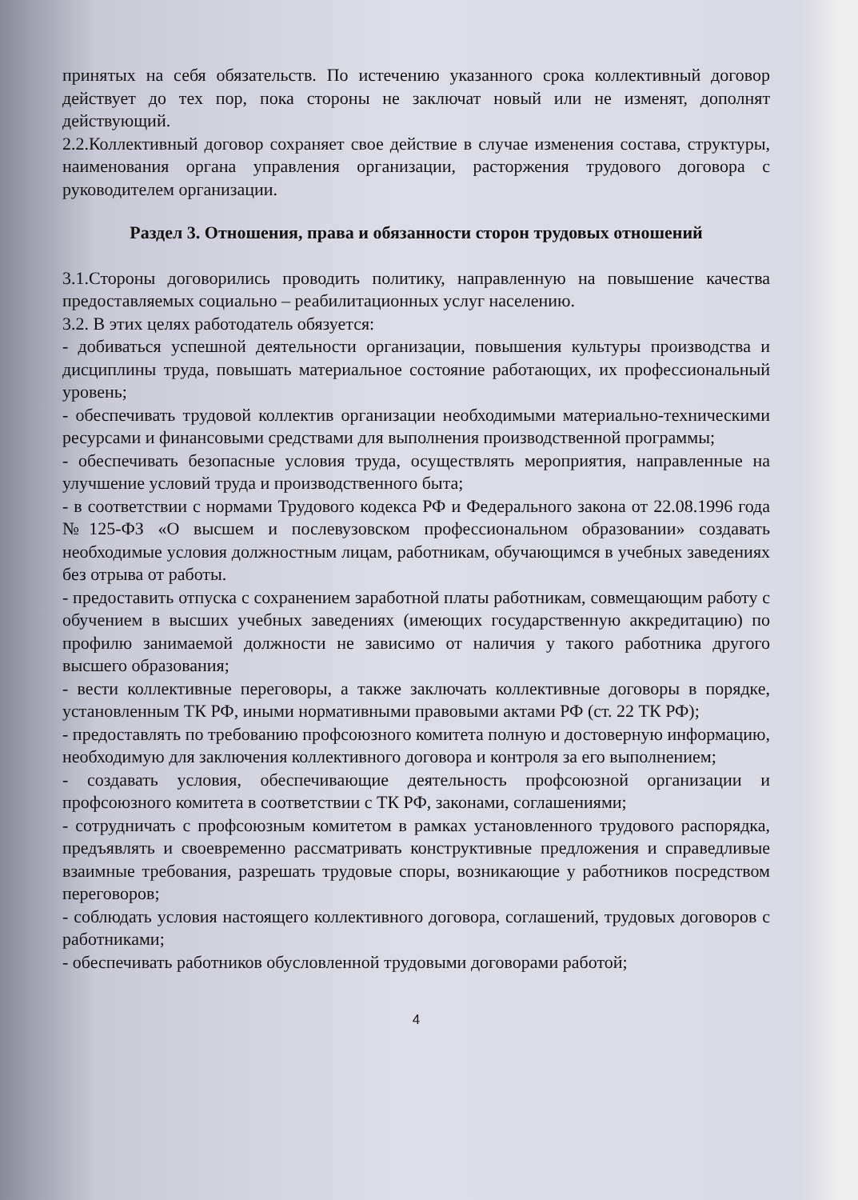принятых на себя обязательств. По истечению указанного срока коллективный договор действует до тех пор, пока стороны не заключат новый или не изменят, дополнят действующий.
2.2.Коллективный договор сохраняет свое действие в случае изменения состава, структуры, наименования органа управления организации, расторжения трудового договора с руководителем организации.
Раздел 3. Отношения, права и обязанности сторон трудовых отношений
3.1.Стороны договорились проводить политику, направленную на повышение качества предоставляемых социально – реабилитационных услуг населению.
3.2. В этих целях работодатель обязуется:
- добиваться успешной деятельности организации, повышения культуры производства и дисциплины труда, повышать материальное состояние работающих, их профессиональный уровень;
- обеспечивать трудовой коллектив организации необходимыми материально-техническими ресурсами и финансовыми средствами для выполнения производственной программы;
- обеспечивать безопасные условия труда, осуществлять мероприятия, направленные на улучшение условий труда и производственного быта;
- в соответствии с нормами Трудового кодекса РФ и Федерального закона от 22.08.1996 года №125-ФЗ «О высшем и послевузовском профессиональном образовании» создавать необходимые условия должностным лицам, работникам, обучающимся в учебных заведениях без отрыва от работы.
- предоставить отпуска с сохранением заработной платы работникам, совмещающим работу с обучением в высших учебных заведениях (имеющих государственную аккредитацию) по профилю занимаемой должности не зависимо от наличия у такого работника другого высшего образования;
- вести коллективные переговоры, а также заключать коллективные договоры в порядке, установленным ТК РФ, иными нормативными правовыми актами РФ (ст. 22 ТК РФ);
- предоставлять по требованию профсоюзного комитета полную и достоверную информацию, необходимую для заключения коллективного договора и контроля за его выполнением;
- создавать условия, обеспечивающие деятельность профсоюзной организации и профсоюзного комитета в соответствии с ТК РФ, законами, соглашениями;
- сотрудничать с профсоюзным комитетом в рамках установленного трудового распорядка, предъявлять и своевременно рассматривать конструктивные предложения и справедливые взаимные требования, разрешать трудовые споры, возникающие у работников посредством переговоров;
- соблюдать условия настоящего коллективного договора, соглашений, трудовых договоров с работниками;
- обеспечивать работников обусловленной трудовыми договорами работой;
4